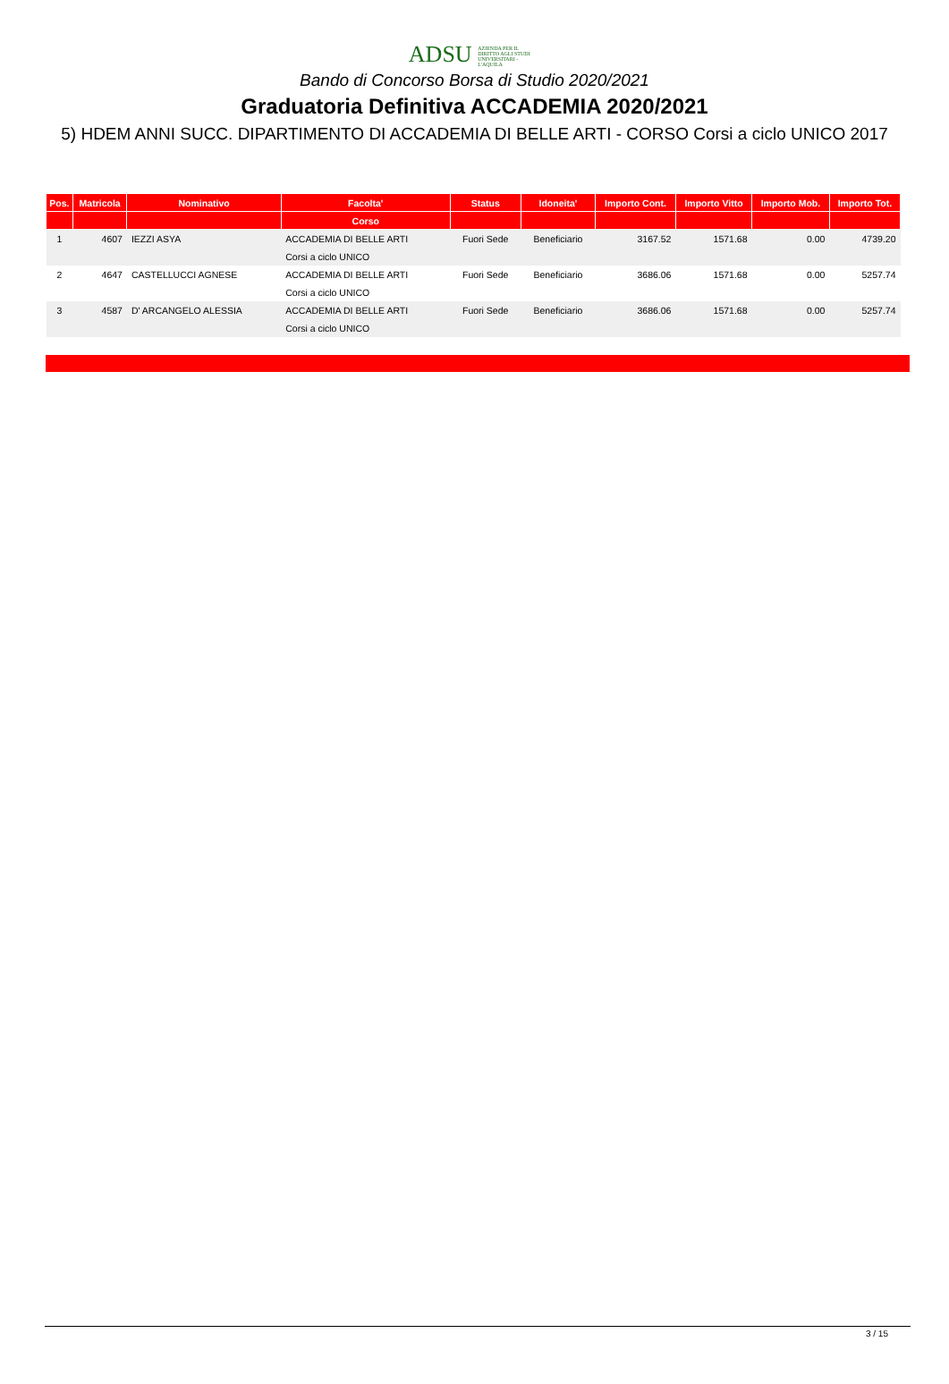ADSU AZIENDA PER IL DIRITTO AGLI STUDI UNIVERSITARI - L'AQUILA
Bando di Concorso Borsa di Studio 2020/2021
Graduatoria Definitiva ACCADEMIA 2020/2021
5) HDEM ANNI SUCC. DIPARTIMENTO DI ACCADEMIA DI BELLE ARTI - CORSO Corsi a ciclo UNICO 2017
| Pos. | Matricola | Nominativo | Facolta' | Status | Idoneita' | Importo Cont. | Importo Vitto | Importo Mob. | Importo Tot. |
| --- | --- | --- | --- | --- | --- | --- | --- | --- | --- |
| | | | Corso | | | | | | |
| 1 | 4607 | IEZZI ASYA | ACCADEMIA DI BELLE ARTI | Fuori Sede | Beneficiario | 3167.52 | 1571.68 | 0.00 | 4739.20 |
| | | | Corsi a ciclo UNICO | | | | | | |
| 2 | 4647 | CASTELLUCCI AGNESE | ACCADEMIA DI BELLE ARTI | Fuori Sede | Beneficiario | 3686.06 | 1571.68 | 0.00 | 5257.74 |
| | | | Corsi a ciclo UNICO | | | | | | |
| 3 | 4587 | D' ARCANGELO ALESSIA | ACCADEMIA DI BELLE ARTI | Fuori Sede | Beneficiario | 3686.06 | 1571.68 | 0.00 | 5257.74 |
| | | | Corsi a ciclo UNICO | | | | | | |
3 / 15